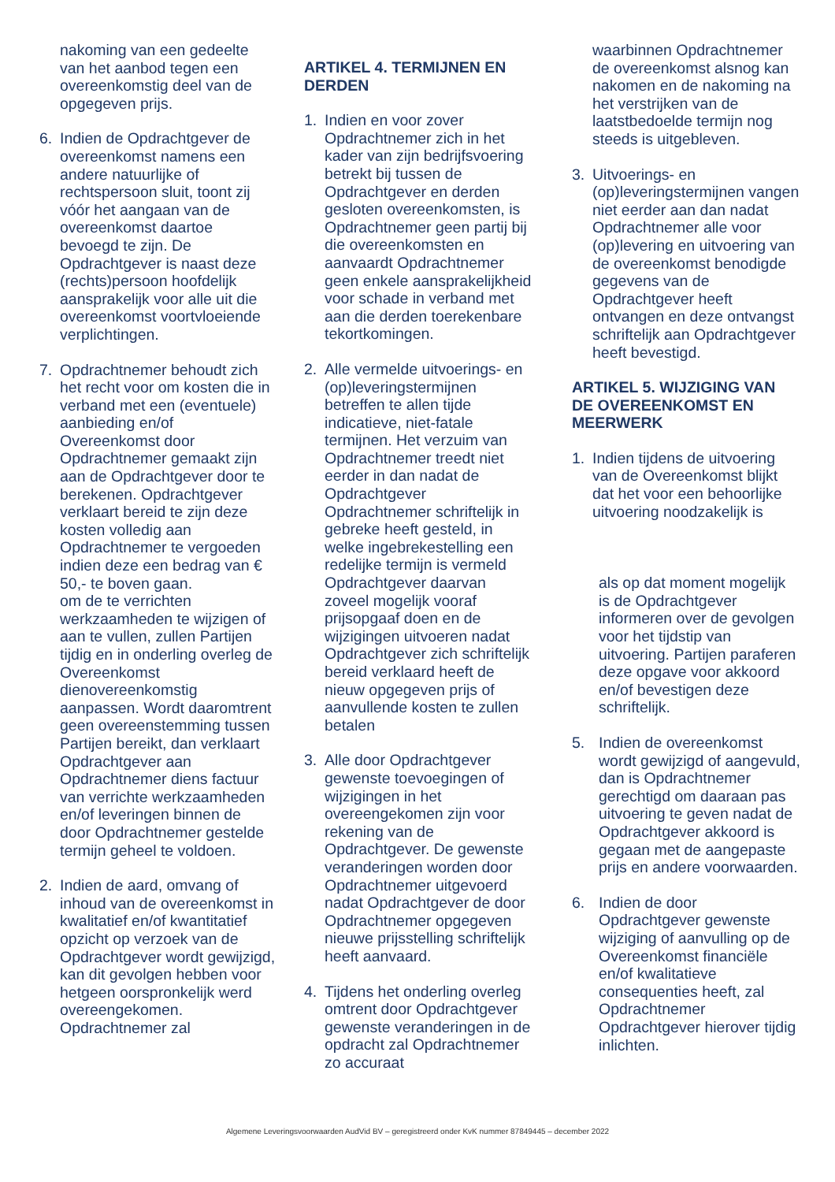nakoming van een gedeelte van het aanbod tegen een overeenkomstig deel van de opgegeven prijs.
6. Indien de Opdrachtgever de overeenkomst namens een andere natuurlijke of rechtspersoon sluit, toont zij vóór het aangaan van de overeenkomst daartoe bevoegd te zijn. De Opdrachtgever is naast deze (rechts)persoon hoofdelijk aansprakelijk voor alle uit die overeenkomst voortvloeiende verplichtingen.
7. Opdrachtnemer behoudt zich het recht voor om kosten die in verband met een (eventuele) aanbieding en/of Overeenkomst door Opdrachtnemer gemaakt zijn aan de Opdrachtgever door te berekenen. Opdrachtgever verklaart bereid te zijn deze kosten volledig aan Opdrachtnemer te vergoeden indien deze een bedrag van € 50,- te boven gaan.
om de te verrichten werkzaamheden te wijzigen of aan te vullen, zullen Partijen tijdig en in onderling overleg de Overeenkomst dienovereenkomstig aanpassen. Wordt daaromtrent geen overeenstemming tussen Partijen bereikt, dan verklaart Opdrachtgever aan Opdrachtnemer diens factuur van verrichte werkzaamheden en/of leveringen binnen de door Opdrachtnemer gestelde termijn geheel te voldoen.
2. Indien de aard, omvang of inhoud van de overeenkomst in kwalitatief en/of kwantitatief opzicht op verzoek van de Opdrachtgever wordt gewijzigd, kan dit gevolgen hebben voor hetgeen oorspronkelijk werd overeengekomen. Opdrachtnemer zal
ARTIKEL 4. TERMIJNEN EN DERDEN
1. Indien en voor zover Opdrachtnemer zich in het kader van zijn bedrijfsvoering betrekt bij tussen de Opdrachtgever en derden gesloten overeenkomsten, is Opdrachtnemer geen partij bij die overeenkomsten en aanvaardt Opdrachtnemer geen enkele aansprakelijkheid voor schade in verband met aan die derden toerekenbare tekortkomingen.
2. Alle vermelde uitvoerings- en (op)leveringstermijnen betreffen te allen tijde indicatieve, niet-fatale termijnen. Het verzuim van Opdrachtnemer treedt niet eerder in dan nadat de Opdrachtgever Opdrachtnemer schriftelijk in gebreke heeft gesteld, in welke ingebrekestelling een redelijke termijn is vermeld
Opdrachtgever daarvan zoveel mogelijk vooraf prijsopgaaf doen en de wijzigingen uitvoeren nadat Opdrachtgever zich schriftelijk bereid verklaard heeft de nieuw opgegeven prijs of aanvullende kosten te zullen betalen
3. Alle door Opdrachtgever gewenste toevoegingen of wijzigingen in het overeengekomen zijn voor rekening van de Opdrachtgever. De gewenste veranderingen worden door Opdrachtnemer uitgevoerd nadat Opdrachtgever de door Opdrachtnemer opgegeven nieuwe prijsstelling schriftelijk heeft aanvaard.
4. Tijdens het onderling overleg omtrent door Opdrachtgever gewenste veranderingen in de opdracht zal Opdrachtnemer zo accuraat
waarbinnen Opdrachtnemer de overeenkomst alsnog kan nakomen en de nakoming na het verstrijken van de laatstbedoelde termijn nog steeds is uitgebleven.
3. Uitvoerings- en (op)leveringstermijnen vangen niet eerder aan dan nadat Opdrachtnemer alle voor (op)levering en uitvoering van de overeenkomst benodigde gegevens van de Opdrachtgever heeft ontvangen en deze ontvangst schriftelijk aan Opdrachtgever heeft bevestigd.
ARTIKEL 5. WIJZIGING VAN DE OVEREENKOMST EN MEERWERK
1. Indien tijdens de uitvoering van de Overeenkomst blijkt dat het voor een behoorlijke uitvoering noodzakelijk is
als op dat moment mogelijk is de Opdrachtgever informeren over de gevolgen voor het tijdstip van uitvoering. Partijen paraferen deze opgave voor akkoord en/of bevestigen deze schriftelijk.
5. Indien de overeenkomst wordt gewijzigd of aangevuld, dan is Opdrachtnemer gerechtigd om daaraan pas uitvoering te geven nadat de Opdrachtgever akkoord is gegaan met de aangepaste prijs en andere voorwaarden.
6. Indien de door Opdrachtgever gewenste wijziging of aanvulling op de Overeenkomst financiële en/of kwalitatieve consequenties heeft, zal Opdrachtnemer Opdrachtgever hierover tijdig inlichten.
Algemene Leveringsvoorwaarden AudVid BV – geregistreerd onder KvK nummer 87849445 – december 2022